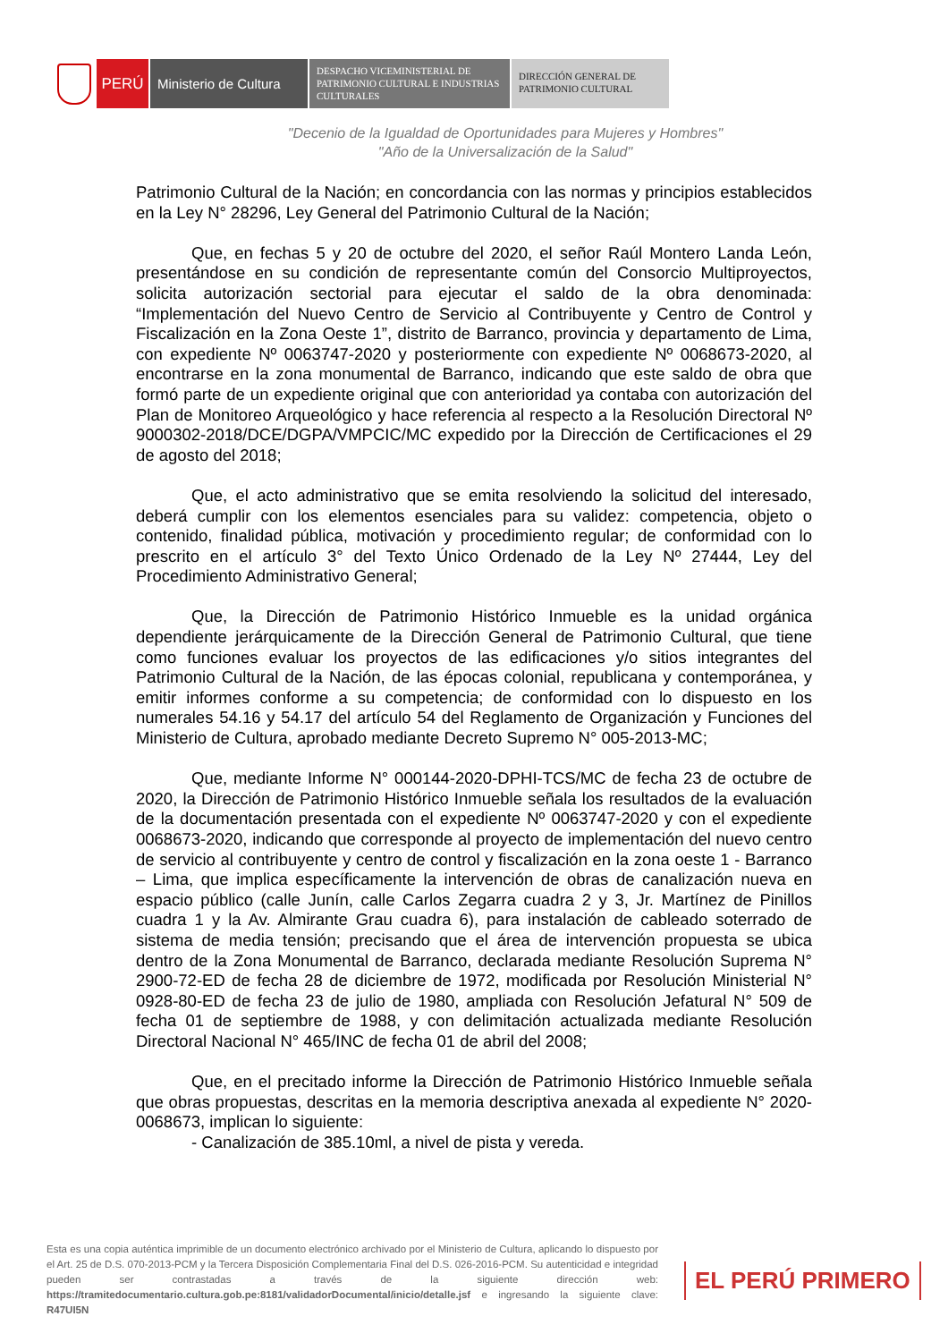PERÚ Ministerio de Cultura
DESPACHO VICEMINISTERIAL DE PATRIMONIO CULTURAL E INDUSTRIAS CULTURALES
DIRECCIÓN GENERAL DE PATRIMONIO CULTURAL
"Decenio de la Igualdad de Oportunidades para Mujeres y Hombres"
"Año de la Universalización de la Salud"
Patrimonio Cultural de la Nación; en concordancia con las normas y principios establecidos en la Ley N° 28296, Ley General del Patrimonio Cultural de la Nación;
Que, en fechas 5 y 20 de octubre del 2020, el señor Raúl Montero Landa León, presentándose en su condición de representante común del Consorcio Multiproyectos, solicita autorización sectorial para ejecutar el saldo de la obra denominada: “Implementación del Nuevo Centro de Servicio al Contribuyente y Centro de Control y Fiscalización en la Zona Oeste 1”, distrito de Barranco, provincia y departamento de Lima, con expediente Nº 0063747-2020 y posteriormente con expediente Nº 0068673-2020, al encontrarse en la zona monumental de Barranco, indicando que este saldo de obra que formó parte de un expediente original que con anterioridad ya contaba con autorización del Plan de Monitoreo Arqueológico y hace referencia al respecto a la Resolución Directoral Nº 9000302-2018/DCE/DGPA/VMPCIC/MC expedido por la Dirección de Certificaciones el 29 de agosto del 2018;
Que, el acto administrativo que se emita resolviendo la solicitud del interesado, deberá cumplir con los elementos esenciales para su validez: competencia, objeto o contenido, finalidad pública, motivación y procedimiento regular; de conformidad con lo prescrito en el artículo 3° del Texto Único Ordenado de la Ley Nº 27444, Ley del Procedimiento Administrativo General;
Que, la Dirección de Patrimonio Histórico Inmueble es la unidad orgánica dependiente jerárquicamente de la Dirección General de Patrimonio Cultural, que tiene como funciones evaluar los proyectos de las edificaciones y/o sitios integrantes del Patrimonio Cultural de la Nación, de las épocas colonial, republicana y contemporánea, y emitir informes conforme a su competencia; de conformidad con lo dispuesto en los numerales 54.16 y 54.17 del artículo 54 del Reglamento de Organización y Funciones del Ministerio de Cultura, aprobado mediante Decreto Supremo N° 005-2013-MC;
Que, mediante Informe N° 000144-2020-DPHI-TCS/MC de fecha 23 de octubre de 2020, la Dirección de Patrimonio Histórico Inmueble señala los resultados de la evaluación de la documentación presentada con el expediente Nº 0063747-2020 y con el expediente 0068673-2020, indicando que corresponde al proyecto de implementación del nuevo centro de servicio al contribuyente y centro de control y fiscalización en la zona oeste 1 - Barranco – Lima, que implica específicamente la intervención de obras de canalización nueva en espacio público (calle Junín, calle Carlos Zegarra cuadra 2 y 3, Jr. Martínez de Pinillos cuadra 1 y la Av. Almirante Grau cuadra 6), para instalación de cableado soterrado de sistema de media tensión; precisando que el área de intervención propuesta se ubica dentro de la Zona Monumental de Barranco, declarada mediante Resolución Suprema N° 2900-72-ED de fecha 28 de diciembre de 1972, modificada por Resolución Ministerial N° 0928-80-ED de fecha 23 de julio de 1980, ampliada con Resolución Jefatural N° 509 de fecha 01 de septiembre de 1988, y con delimitación actualizada mediante Resolución Directoral Nacional N° 465/INC de fecha 01 de abril del 2008;
Que, en el precitado informe la Dirección de Patrimonio Histórico Inmueble señala que obras propuestas, descritas en la memoria descriptiva anexada al expediente N° 2020-0068673, implican lo siguiente:
- Canalización de 385.10ml, a nivel de pista y vereda.
Esta es una copia auténtica imprimible de un documento electrónico archivado por el Ministerio de Cultura, aplicando lo dispuesto por el Art. 25 de D.S. 070-2013-PCM y la Tercera Disposición Complementaria Final del D.S. 026-2016-PCM. Su autenticidad e integridad pueden ser contrastadas a través de la siguiente dirección web: https://tramitedocumentario.cultura.gob.pe:8181/validadorDocumental/inicio/detalle.jsf e ingresando la siguiente clave: R47UI5N
EL PERÚ PRIMERO